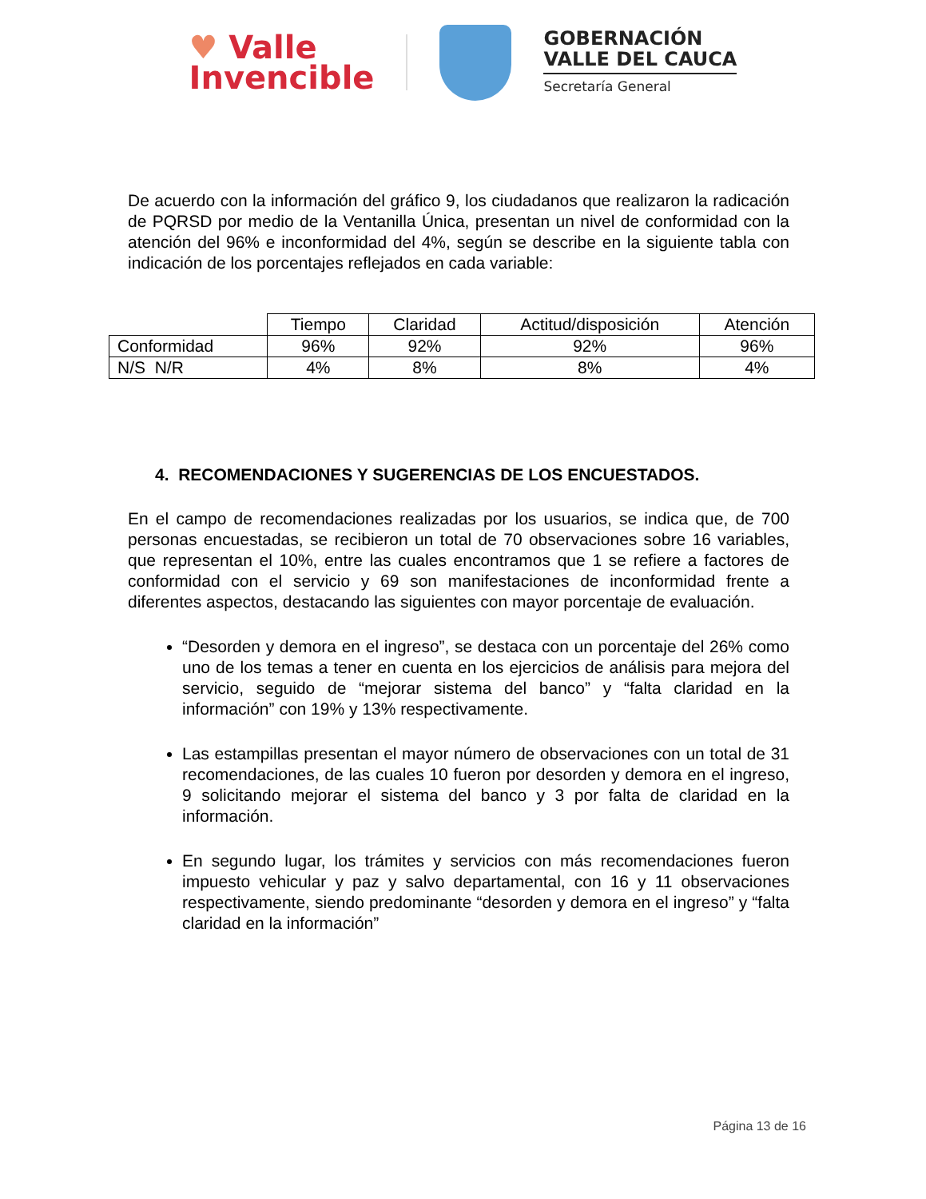♥ Valle
Invencible
GOBERNACIÓN
VALLE DEL CAUCA
Secretaría General
De acuerdo con la información del gráfico 9, los ciudadanos que realizaron la radicación de PQRSD por medio de la Ventanilla Única, presentan un nivel de conformidad con la atención del 96% e inconformidad del 4%, según se describe en la siguiente tabla con indicación de los porcentajes reflejados en cada variable:
| | Tiempo | Claridad | Actitud/disposición | Atención |
| Conformidad | 96% | 92% | 92% | 96% |
| N/S N/R | 4% | 8% | 8% | 4% |
4. RECOMENDACIONES Y SUGERENCIAS DE LOS ENCUESTADOS.
En el campo de recomendaciones realizadas por los usuarios, se indica que, de 700 personas encuestadas, se recibieron un total de 70 observaciones sobre 16 variables, que representan el 10%, entre las cuales encontramos que 1 se refiere a factores de conformidad con el servicio y 69 son manifestaciones de inconformidad frente a diferentes aspectos, destacando las siguientes con mayor porcentaje de evaluación.
“Desorden y demora en el ingreso”, se destaca con un porcentaje del 26% como uno de los temas a tener en cuenta en los ejercicios de análisis para mejora del servicio, seguido de “mejorar sistema del banco” y “falta claridad en la información” con 19% y 13% respectivamente.
Las estampillas presentan el mayor número de observaciones con un total de 31 recomendaciones, de las cuales 10 fueron por desorden y demora en el ingreso, 9 solicitando mejorar el sistema del banco y 3 por falta de claridad en la información.
En segundo lugar, los trámites y servicios con más recomendaciones fueron impuesto vehicular y paz y salvo departamental, con 16 y 11 observaciones respectivamente, siendo predominante “desorden y demora en el ingreso” y “falta claridad en la información”
Página 13 de 16